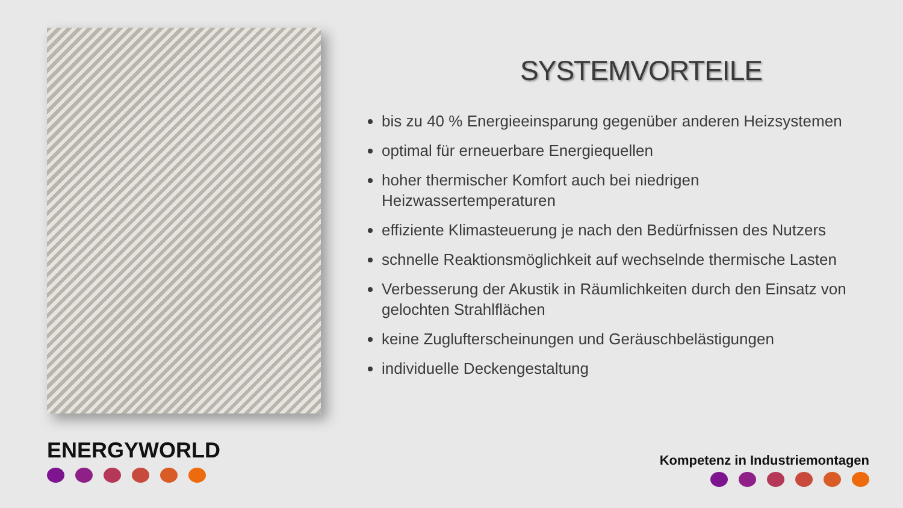ENERGYWORLD
SYSTEMVORTEILE
bis zu 40 % Energieeinsparung gegenüber anderen Heizsystemen
optimal für erneuerbare Energiequellen
hoher thermischer Komfort auch bei niedrigen Heizwassertemperaturen
effiziente Klimasteuerung je nach den Bedürfnissen des Nutzers
schnelle Reaktionsmöglichkeit auf wechselnde thermische Lasten
Verbesserung der Akustik in Räumlichkeiten durch den Einsatz von gelochten Strahlflächen
keine Zuglufterscheinungen und Geräuschbelästigungen
individuelle Deckengestaltung
Kompetenz in Industriemontagen